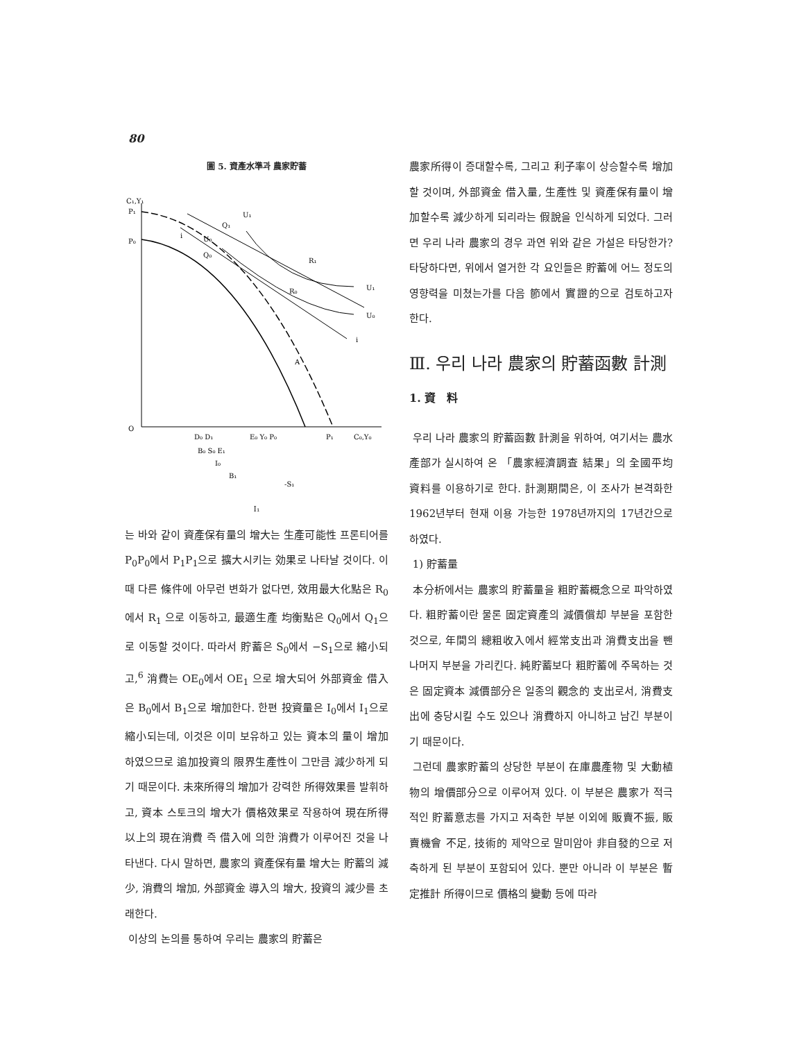80
圖 5. 資產水準과 農家貯蓄
C₁,Y₁
P₁
P₀
O
Q₁
U₁
U₀
Q₀
R₁
R₀
A
i
i
U₁
U₀
D₀ D₁
E₀ Y₀ P₀
P₁
C₀,Y₀
B₀ S₀ E₁
I₀
B₁
-S₁
I₁
는 바와 같이 資產保有量의 增大는 生產可能性 프론티어를 P<sub>0</sub>P<sub>0</sub>에서 P<sub>1</sub>P<sub>1</sub>으로 擴大시키는 効果로 나타날 것이다. 이때 다른 條件에 아무런 변화가 없다면, 效用最大化點은 R<sub>0</sub>에서 R<sub>1</sub> 으로 이동하고, 最適生產 均衡點은 Q<sub>0</sub>에서 Q<sub>1</sub>으로 이동할 것이다. 따라서 貯蓄은 S<sub>0</sub>에서 −S<sub>1</sub>으로 縮小되고,<sup>6</sup> 消費는 OE<sub>0</sub>에서 OE<sub>1</sub> 으로 增大되어 外部資金 借入은 B<sub>0</sub>에서 B<sub>1</sub>으로 增加한다. 한편 投資量은 I<sub>0</sub>에서 I<sub>1</sub>으로 縮小되는데, 이것은 이미 보유하고 있는 資本의 量이 增加하였으므로 追加投資의 限界生產性이 그만큼 減少하게 되기 때문이다. 未來所得의 增加가 강력한 所得效果를 발휘하고, 資本 스토크의 增大가 價格效果로 작용하여 現在所得 以上의 現在消費 즉 借入에 의한 消費가 이루어진 것을 나타낸다. 다시 말하면, 農家의 資產保有量 增大는 貯蓄의 減少, 消費의 增加, 外部資金 導入의 增大, 投資의 減少를 초래한다.
이상의 논의를 통하여 우리는 農家의 貯蓄은
農家所得이 증대할수록, 그리고 利子率이 상승할수록 增加할 것이며, 外部資金 借入量, 生產性 및 資產保有量이 增加할수록 減少하게 되리라는 假說을 인식하게 되었다. 그러면 우리 나라 農家의 경우 과연 위와 같은 가설은 타당한가? 타당하다면, 위에서 열거한 각 요인들은 貯蓄에 어느 정도의 영향력을 미쳤는가를 다음 節에서 實證的으로 검토하고자 한다.
Ⅲ. 우리 나라 農家의 貯蓄函數 計測
1. 資　料
우리 나라 農家의 貯蓄函數 計測을 위하여, 여기서는 農水產部가 실시하여 온 「農家經濟調査 結果」의 全國平均 資料를 이용하기로 한다. 計測期間은, 이 조사가 본격화한 1962년부터 현재 이용 가능한 1978년까지의 17년간으로 하였다.
1) 貯蓄量
本分析에서는 農家의 貯蓄量을 粗貯蓄概念으로 파악하였다. 粗貯蓄이란 물론 固定資產의 減價償却 부분을 포함한 것으로, 年間의 總粗收入에서 經常支出과 消費支出을 뺀 나머지 부분을 가리킨다. 純貯蓄보다 粗貯蓄에 주목하는 것은 固定資本 減價部分은 일종의 觀念的 支出로서, 消費支出에 충당시킬 수도 있으나 消費하지 아니하고 남긴 부분이기 때문이다.
그런데 農家貯蓄의 상당한 부분이 在庫農產物 및 大動植物의 增價部分으로 이루어져 있다. 이 부분은 農家가 적극적인 貯蓄意志를 가지고 저축한 부분 이외에 販賣不振, 販賣機會 不足, 技術的 제약으로 말미암아 非自發的으로 저축하게 된 부분이 포함되어 있다. 뿐만 아니라 이 부분은 暫定推計 所得이므로 價格의 變動 등에 따라